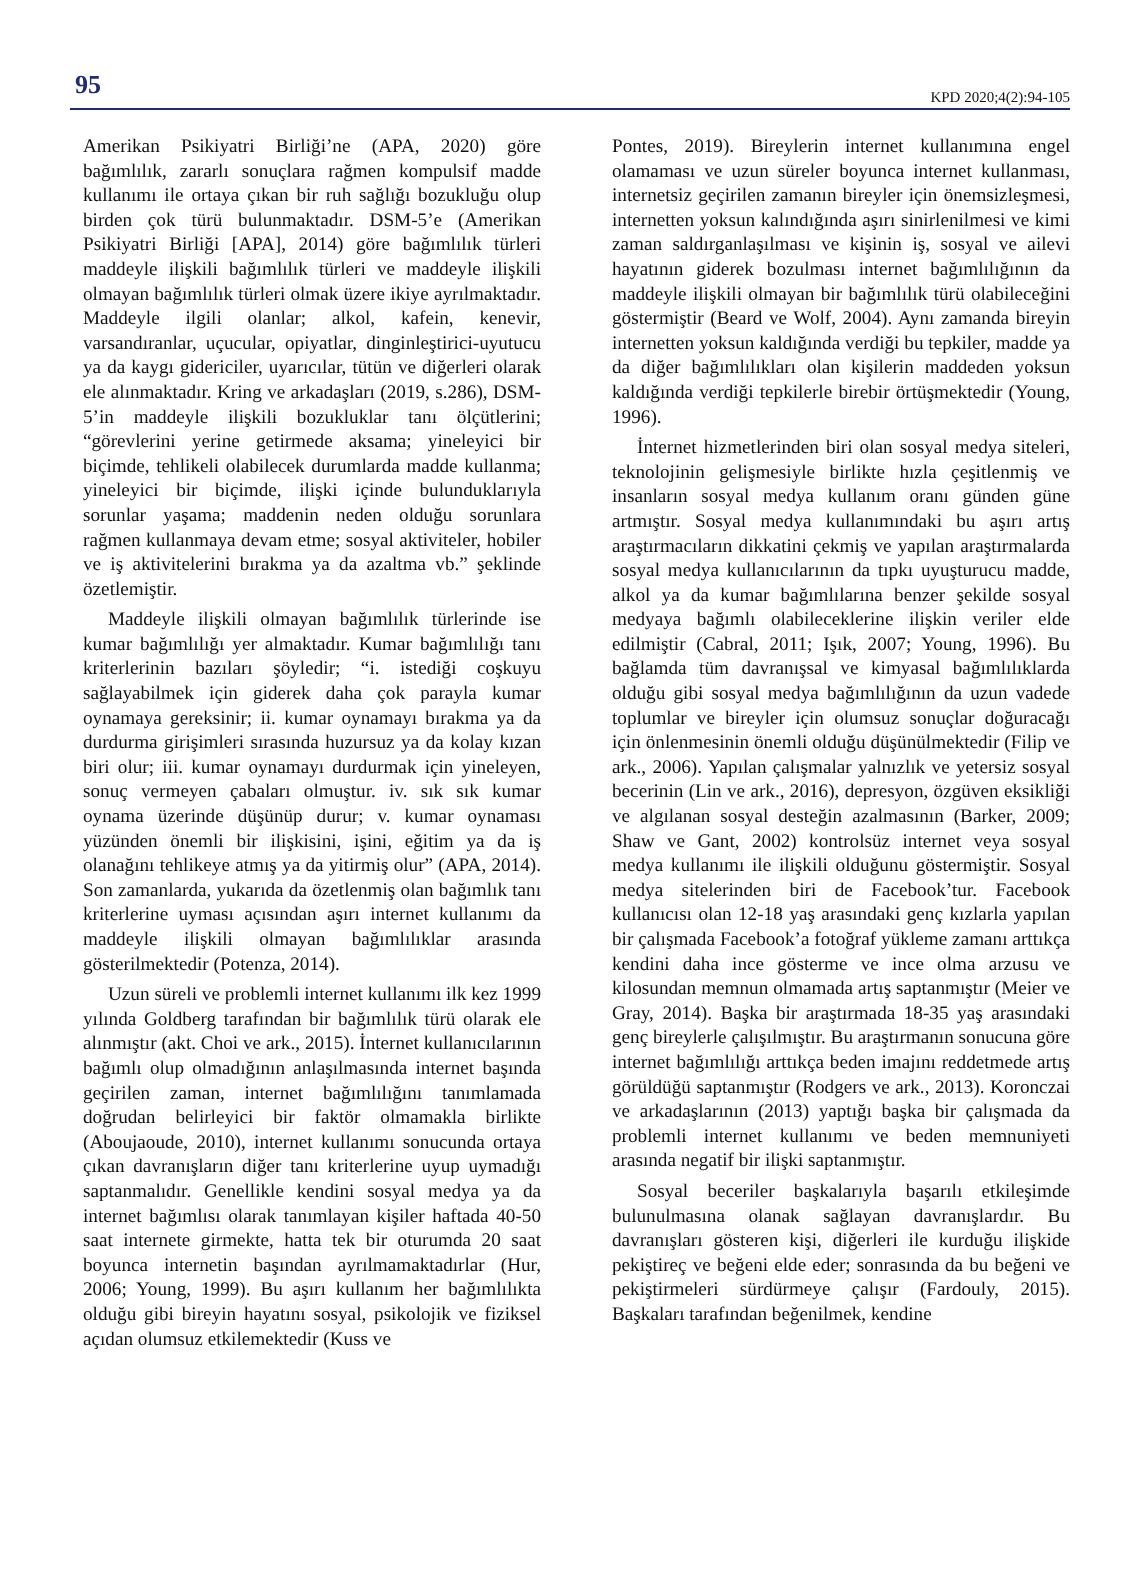95 KPD 2020;4(2):94-105
Amerikan Psikiyatri Birliği’ne (APA, 2020) göre bağımlılık, zararlı sonuçlara rağmen kompulsif madde kullanımı ile ortaya çıkan bir ruh sağlığı bozukluğu olup birden çok türü bulunmaktadır. DSM-5’e (Amerikan Psikiyatri Birliği [APA], 2014) göre bağımlılık türleri maddeyle ilişkili bağımlılık türleri ve maddeyle ilişkili olmayan bağımlılık türleri olmak üzere ikiye ayrılmaktadır. Maddeyle ilgili olanlar; alkol, kafein, kenevir, varsandıranlar, uçucular, opiyatlar, dinginleştirici-uyutucu ya da kaygı gidericiler, uyarıcılar, tütün ve diğerleri olarak ele alınmaktadır. Kring ve arkadaşları (2019, s.286), DSM-5’in maddeyle ilişkili bozukluklar tanı ölçütlerini; “görevlerini yerine getirmede aksama; yineleyici bir biçimde, tehlikeli olabilecek durumlarda madde kullanma; yineleyici bir biçimde, ilişki içinde bulunduklarıyla sorunlar yaşama; maddenin neden olduğu sorunlara rağmen kullanmaya devam etme; sosyal aktiviteler, hobiler ve iş aktivitelerini bırakma ya da azaltma vb.” şeklinde özetlemiştir.
Maddeyle ilişkili olmayan bağımlılık türlerinde ise kumar bağımlılığı yer almaktadır. Kumar bağımlılığı tanı kriterlerinin bazıları şöyledir; “i. istediği coşkuyu sağlayabilmek için giderek daha çok parayla kumar oynamaya gereksinir; ii. kumar oynamayı bırakma ya da durdurma girişimleri sırasında huzursuz ya da kolay kızan biri olur; iii. kumar oynamayı durdurmak için yineleyen, sonuç vermeyen çabaları olmuştur. iv. sık sık kumar oynama üzerinde düşünüp durur; v. kumar oynaması yüzünden önemli bir ilişkisini, işini, eğitim ya da iş olanağını tehlikeye atmış ya da yitirmiş olur” (APA, 2014). Son zamanlarda, yukarıda da özetlenmiş olan bağımlık tanı kriterlerine uyması açısından aşırı internet kullanımı da maddeyle ilişkili olmayan bağımlılıklar arasında gösterilmektedir (Potenza, 2014).
Uzun süreli ve problemli internet kullanımı ilk kez 1999 yılında Goldberg tarafından bir bağımlılık türü olarak ele alınmıştır (akt. Choi ve ark., 2015). İnternet kullanıcılarının bağımlı olup olmadığının anlaşılmasında internet başında geçirilen zaman, internet bağımlılığını tanımlamada doğrudan belirleyici bir faktör olmamakla birlikte (Aboujaoude, 2010), internet kullanımı sonucunda ortaya çıkan davranışların diğer tanı kriterlerine uyup uymadığı saptanmalıdır. Genellikle kendini sosyal medya ya da internet bağımlısı olarak tanımlayan kişiler haftada 40-50 saat internete girmekte, hatta tek bir oturumda 20 saat boyunca internetin başından ayrılmamaktadırlar (Hur, 2006; Young, 1999). Bu aşırı kullanım her bağımlılıkta olduğu gibi bireyin hayatını sosyal, psikolojik ve fiziksel açıdan olumsuz etkilemektedir (Kuss ve
Pontes, 2019). Bireylerin internet kullanımına engel olamaması ve uzun süreler boyunca internet kullanması, internetsiz geçirilen zamanın bireyler için önemsizleşmesi, internetten yoksun kalındığında aşırı sinirlenilmesi ve kimi zaman saldırganlaşılması ve kişinin iş, sosyal ve ailevi hayatının giderek bozulması internet bağımlılığının da maddeyle ilişkili olmayan bir bağımlılık türü olabileceğini göstermiştir (Beard ve Wolf, 2004). Aynı zamanda bireyin internetten yoksun kaldığında verdiği bu tepkiler, madde ya da diğer bağımlılıkları olan kişilerin maddeden yoksun kaldığında verdiği tepkilerle birebir örtüşmektedir (Young, 1996).
İnternet hizmetlerinden biri olan sosyal medya siteleri, teknolojinin gelişmesiyle birlikte hızla çeşitlenmiş ve insanların sosyal medya kullanım oranı günden güne artmıştır. Sosyal medya kullanımındaki bu aşırı artış araştırmacıların dikkatini çekmiş ve yapılan araştırmalarda sosyal medya kullanıcılarının da tıpkı uyuşturucu madde, alkol ya da kumar bağımlılarına benzer şekilde sosyal medyaya bağımlı olabileceklerine ilişkin veriler elde edilmiştir (Cabral, 2011; Işık, 2007; Young, 1996). Bu bağlamda tüm davranışsal ve kimyasal bağımlılıklarda olduğu gibi sosyal medya bağımlılığının da uzun vadede toplumlar ve bireyler için olumsuz sonuçlar doğuracağı için önlenmesinin önemli olduğu düşünülmektedir (Filip ve ark., 2006). Yapılan çalışmalar yalnızlık ve yetersiz sosyal becerinin (Lin ve ark., 2016), depresyon, özgüven eksikliği ve algılanan sosyal desteğin azalmasının (Barker, 2009; Shaw ve Gant, 2002) kontrolsüz internet veya sosyal medya kullanımı ile ilişkili olduğunu göstermiştir. Sosyal medya sitelerinden biri de Facebook’tur. Facebook kullanıcısı olan 12-18 yaş arasındaki genç kızlarla yapılan bir çalışmada Facebook’a fotoğraf yükleme zamanı arttıkça kendini daha ince gösterme ve ince olma arzusu ve kilosundan memnun olmamada artış saptanmıştır (Meier ve Gray, 2014). Başka bir araştırmada 18-35 yaş arasındaki genç bireylerle çalışılmıştır. Bu araştırmanın sonucuna göre internet bağımlılığı arttıkça beden imajını reddetmede artış görüldüğü saptanmıştır (Rodgers ve ark., 2013). Koronczai ve arkadaşlarının (2013) yaptığı başka bir çalışmada da problemli internet kullanımı ve beden memnuniyeti arasında negatif bir ilişki saptanmıştır.
Sosyal beceriler başkalarıyla başarılı etkileşimde bulunulmasına olanak sağlayan davranışlardır. Bu davranışları gösteren kişi, diğerleri ile kurduğu ilişkide pekiştireç ve beğeni elde eder; sonrasında da bu beğeni ve pekiştirmeleri sürdürmeye çalışır (Fardouly, 2015). Başkaları tarafından beğenilmek, kendine